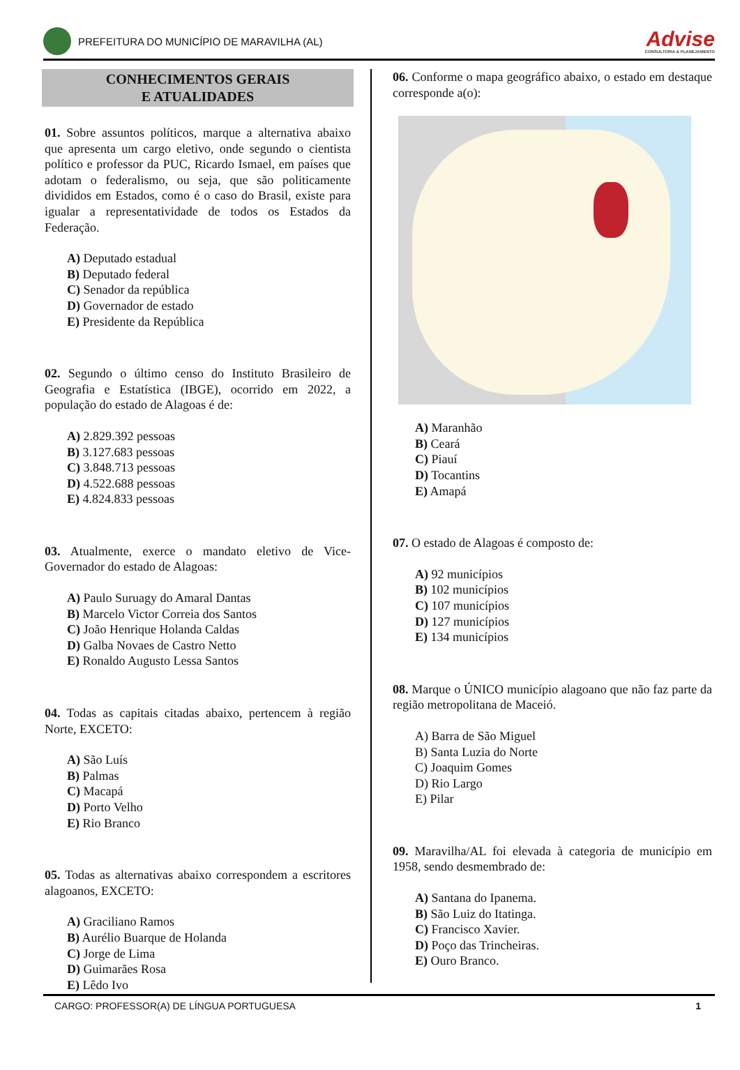PREFEITURA DO MUNICÍPIO DE MARAVILHA (AL)
Advise
CONSULTORIA & PLANEJAMENTO
CONHECIMENTOS GERAIS
E ATUALIDADES
01. Sobre assuntos políticos, marque a alternativa abaixo que apresenta um cargo eletivo, onde segundo o cientista político e professor da PUC, Ricardo Ismael, em países que adotam o federalismo, ou seja, que são politicamente divididos em Estados, como é o caso do Brasil, existe para igualar a representatividade de todos os Estados da Federação.
A) Deputado estadual
B) Deputado federal
C) Senador da república
D) Governador de estado
E) Presidente da República
02. Segundo o último censo do Instituto Brasileiro de Geografia e Estatística (IBGE), ocorrido em 2022, a população do estado de Alagoas é de:
A) 2.829.392 pessoas
B) 3.127.683 pessoas
C) 3.848.713 pessoas
D) 4.522.688 pessoas
E) 4.824.833 pessoas
03. Atualmente, exerce o mandato eletivo de Vice-Governador do estado de Alagoas:
A) Paulo Suruagy do Amaral Dantas
B) Marcelo Victor Correia dos Santos
C) João Henrique Holanda Caldas
D) Galba Novaes de Castro Netto
E) Ronaldo Augusto Lessa Santos
04. Todas as capitais citadas abaixo, pertencem à região Norte, EXCETO:
A) São Luís
B) Palmas
C) Macapá
D) Porto Velho
E) Rio Branco
05. Todas as alternativas abaixo correspondem a escritores alagoanos, EXCETO:
A) Graciliano Ramos
B) Aurélio Buarque de Holanda
C) Jorge de Lima
D) Guimarães Rosa
E) Lêdo Ivo
06. Conforme o mapa geográfico abaixo, o estado em destaque corresponde a(o):
A) Maranhão
B) Ceará
C) Piauí
D) Tocantins
E) Amapá
07. O estado de Alagoas é composto de:
A) 92 municípios
B) 102 municípios
C) 107 municípios
D) 127 municípios
E) 134 municípios
08. Marque o ÚNICO município alagoano que não faz parte da região metropolitana de Maceió.
A) Barra de São Miguel
B) Santa Luzia do Norte
C) Joaquim Gomes
D) Rio Largo
E) Pilar
09. Maravilha/AL foi elevada à categoria de município em 1958, sendo desmembrado de:
A) Santana do Ipanema.
B) São Luiz do Itatinga.
C) Francisco Xavier.
D) Poço das Trincheiras.
E) Ouro Branco.
CARGO: PROFESSOR(A) DE LÍNGUA PORTUGUESA 1